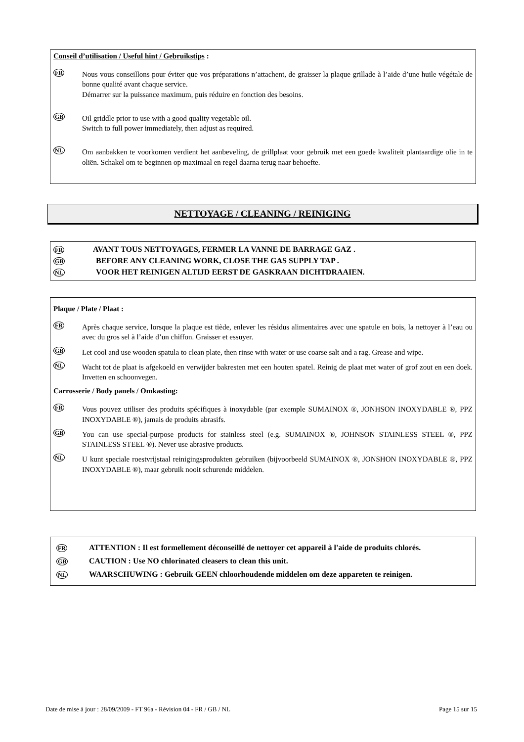Conseil d’utilisation / Useful hint / Gebruikstips :
FR
Nous vous conseillons pour éviter que vos préparations n’attachent, de graisser la plaque grillade à l’aide d’une huile végétale de bonne qualité avant chaque service.
Démarrer sur la puissance maximum, puis réduire en fonction des besoins.
GB
Oil griddle prior to use with a good quality vegetable oil.
Switch to full power immediately, then adjust as required.
NL
Om aanbakken te voorkomen verdient het aanbeveling, de grillplaat voor gebruik met een goede kwaliteit plantaardige olie in te oliën. Schakel om te beginnen op maximaal en regel daarna terug naar behoefte.
NETTOYAGE / CLEANING / REINIGING
FR AVANT TOUS NETTOYAGES, FERMER LA VANNE DE BARRAGE GAZ .
GB BEFORE ANY CLEANING WORK, CLOSE THE GAS SUPPLY TAP .
NL VOOR HET REINIGEN ALTIJD EERST DE GASKRAAN DICHTDRAAIEN.
Plaque / Plate / Plaat :
FR
Après chaque service, lorsque la plaque est tiède, enlever les résidus alimentaires avec une spatule en bois, la nettoyer à l’eau ou avec du gros sel à l’aide d’un chiffon. Graisser et essuyer.
GB
Let cool and use wooden spatula to clean plate, then rinse with water or use coarse salt and a rag. Grease and wipe.
NL
Wacht tot de plaat is afgekoeld en verwijder bakresten met een houten spatel. Reinig de plaat met water of grof zout en een doek. Invetten en schoonvegen.
Carrosserie / Body panels / Omkasting:
FR
Vous pouvez utiliser des produits spécifiques à inoxydable (par exemple SUMAINOX ®, JONHSON INOXYDABLE ®, PPZ INOXYDABLE ®), jamais de produits abrasifs.
GB
You can use special-purpose products for stainless steel (e.g. SUMAINOX ®, JOHNSON STAINLESS STEEL ®, PPZ STAINLESS STEEL ®). Never use abrasive products.
NL
U kunt speciale roestvrijstaal reinigingsprodukten gebruiken (bijvoorbeeld SUMAINOX ®, JONSHON INOXYDABLE ®, PPZ INOXYDABLE ®), maar gebruik nooit schurende middelen.
FR ATTENTION : Il est formellement déconseillé de nettoyer cet appareil à l'aide de produits chlorés.
GB CAUTION : Use NO chlorinated cleasers to clean this unit.
NL WAARSCHUWING : Gebruik GEEN chloorhoudende middelen om deze appareten te reinigen.
Date de mise à jour : 28/09/2009 - FT 96a - Révision 04 - FR / GB / NL Page 15 sur 15